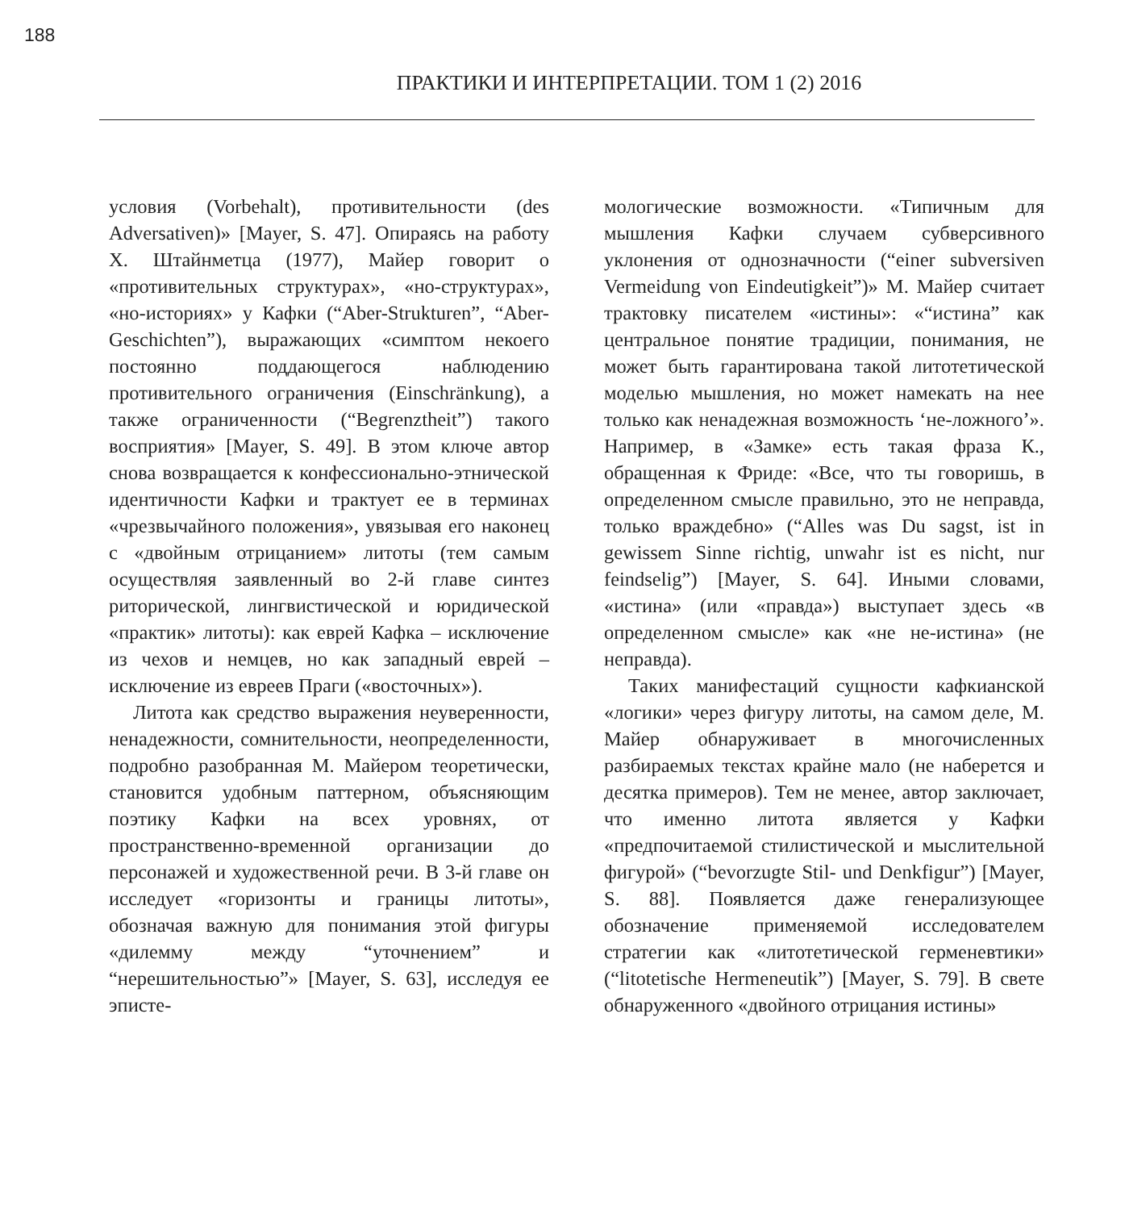188
ПРАКТИКИ И ИНТЕРПРЕТАЦИИ. ТОМ 1 (2) 2016
условия (Vorbehalt), противительности (des Adversativen)» [Mayer, S. 47]. Опираясь на работу Х. Штайнметца (1977), Майер говорит о «противительных структурах», «но-структурах», «но-историях» у Кафки (“Aber-Strukturen”, “Aber-Geschichten”), выражающих «симптом некоего постоянно поддающегося наблюдению противительного ограничения (Einschränkung), а также ограниченности (“Begrenztheit”) такого восприятия» [Mayer, S. 49]. В этом ключе автор снова возвращается к конфессионально-этнической идентичности Кафки и трактует ее в терминах «чрезвычайного положения», увязывая его наконец с «двойным отрицанием» литоты (тем самым осуществляя заявленный во 2-й главе синтез риторической, лингвистической и юридической «практик» литоты): как еврей Кафка – исключение из чехов и немцев, но как западный еврей – исключение из евреев Праги («восточных»).
Литота как средство выражения неуверенности, ненадежности, сомнительности, неопределенности, подробно разобранная М. Майером теоретически, становится удобным паттерном, объясняющим поэтику Кафки на всех уровнях, от пространственно-временной организации до персонажей и художественной речи. В 3-й главе он исследует «горизонты и границы литоты», обозначая важную для понимания этой фигуры «дилемму между “уточнением” и “нерешительностью”» [Mayer, S. 63], исследуя ее эписте-
мологические возможности. «Типичным для мышления Кафки случаем субверсивного уклонения от однозначности (“einer subversiven Vermeidung von Eindeutigkeit”)» М. Майер считает трактовку писателем «истины»: «“истина” как центральное понятие традиции, понимания, не может быть гарантирована такой литотетической моделью мышления, но может намекать на нее только как ненадежная возможность ‘не-ложного’». Например, в «Замке» есть такая фраза К., обращенная к Фриде: «Все, что ты говоришь, в определенном смысле правильно, это не неправда, только враждебно» (“Alles was Du sagst, ist in gewissem Sinne richtig, unwahr ist es nicht, nur feindselig”) [Mayer, S. 64]. Иными словами, «истина» (или «правда») выступает здесь «в определенном смысле» как «не не-истина» (не неправда).
Таких манифестаций сущности кафкианской «логики» через фигуру литоты, на самом деле, М. Майер обнаруживает в многочисленных разбираемых текстах крайне мало (не наберется и десятка примеров). Тем не менее, автор заключает, что именно литота является у Кафки «предпочитаемой стилистической и мыслительной фигурой» (“bevorzugte Stil- und Denkfigur”) [Mayer, S. 88]. Появляется даже генерализующее обозначение применяемой исследователем стратегии как «литотетической герменевтики» (“litotetische Hermeneutik”) [Mayer, S. 79]. В свете обнаруженного «двойного отрицания истины»